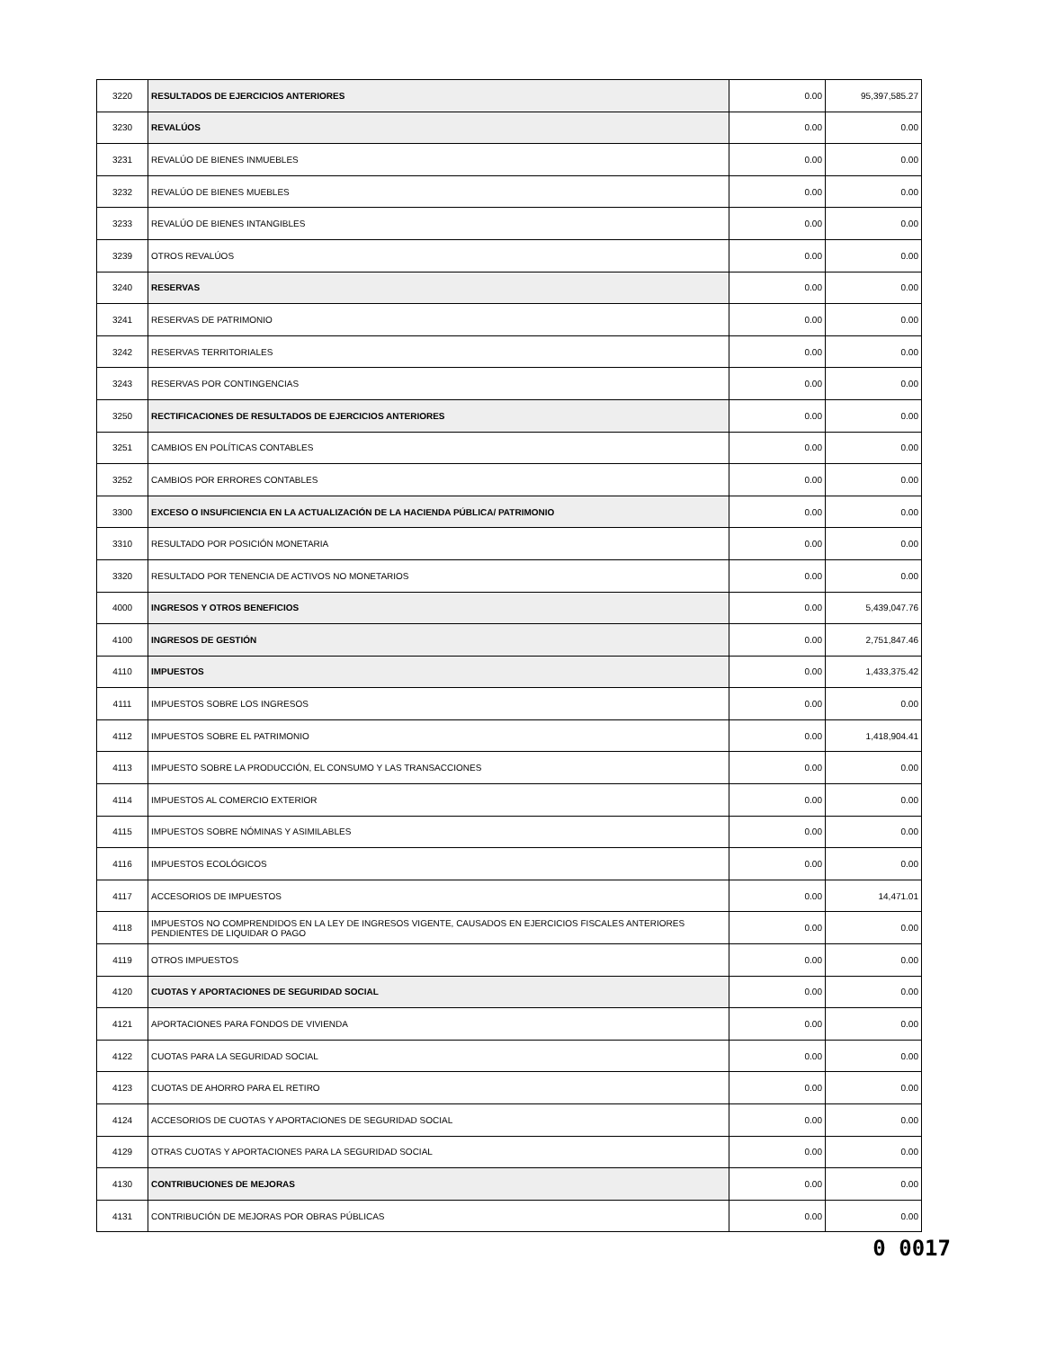| 3220 | RESULTADOS DE EJERCICIOS ANTERIORES | 0.00 | 95,397,585.27 |
| 3230 | REVALÚOS | 0.00 | 0.00 |
| 3231 | REVALÚO DE BIENES INMUEBLES | 0.00 | 0.00 |
| 3232 | REVALÚO DE BIENES MUEBLES | 0.00 | 0.00 |
| 3233 | REVALÚO DE BIENES INTANGIBLES | 0.00 | 0.00 |
| 3239 | OTROS REVALÚOS | 0.00 | 0.00 |
| 3240 | RESERVAS | 0.00 | 0.00 |
| 3241 | RESERVAS DE PATRIMONIO | 0.00 | 0.00 |
| 3242 | RESERVAS TERRITORIALES | 0.00 | 0.00 |
| 3243 | RESERVAS POR CONTINGENCIAS | 0.00 | 0.00 |
| 3250 | RECTIFICACIONES DE RESULTADOS DE EJERCICIOS ANTERIORES | 0.00 | 0.00 |
| 3251 | CAMBIOS EN POLÍTICAS CONTABLES | 0.00 | 0.00 |
| 3252 | CAMBIOS POR ERRORES CONTABLES | 0.00 | 0.00 |
| 3300 | EXCESO O INSUFICIENCIA EN LA ACTUALIZACIÓN DE LA HACIENDA PÚBLICA/ PATRIMONIO | 0.00 | 0.00 |
| 3310 | RESULTADO POR POSICIÓN MONETARIA | 0.00 | 0.00 |
| 3320 | RESULTADO POR TENENCIA DE ACTIVOS NO MONETARIOS | 0.00 | 0.00 |
| 4000 | INGRESOS Y OTROS BENEFICIOS | 0.00 | 5,439,047.76 |
| 4100 | INGRESOS DE GESTIÓN | 0.00 | 2,751,847.46 |
| 4110 | IMPUESTOS | 0.00 | 1,433,375.42 |
| 4111 | IMPUESTOS SOBRE LOS INGRESOS | 0.00 | 0.00 |
| 4112 | IMPUESTOS SOBRE EL PATRIMONIO | 0.00 | 1,418,904.41 |
| 4113 | IMPUESTO SOBRE LA PRODUCCIÓN, EL CONSUMO Y LAS TRANSACCIONES | 0.00 | 0.00 |
| 4114 | IMPUESTOS AL COMERCIO EXTERIOR | 0.00 | 0.00 |
| 4115 | IMPUESTOS SOBRE NÓMINAS Y ASIMILABLES | 0.00 | 0.00 |
| 4116 | IMPUESTOS ECOLÓGICOS | 0.00 | 0.00 |
| 4117 | ACCESORIOS DE IMPUESTOS | 0.00 | 14,471.01 |
| 4118 | IMPUESTOS NO COMPRENDIDOS EN LA LEY DE INGRESOS VIGENTE, CAUSADOS EN EJERCICIOS FISCALES ANTERIORES PENDIENTES DE LIQUIDAR O PAGO | 0.00 | 0.00 |
| 4119 | OTROS IMPUESTOS | 0.00 | 0.00 |
| 4120 | CUOTAS Y APORTACIONES DE SEGURIDAD SOCIAL | 0.00 | 0.00 |
| 4121 | APORTACIONES PARA FONDOS DE VIVIENDA | 0.00 | 0.00 |
| 4122 | CUOTAS PARA LA SEGURIDAD SOCIAL | 0.00 | 0.00 |
| 4123 | CUOTAS DE AHORRO PARA EL RETIRO | 0.00 | 0.00 |
| 4124 | ACCESORIOS DE CUOTAS Y APORTACIONES DE SEGURIDAD SOCIAL | 0.00 | 0.00 |
| 4129 | OTRAS CUOTAS Y APORTACIONES PARA LA SEGURIDAD SOCIAL | 0.00 | 0.00 |
| 4130 | CONTRIBUCIONES DE MEJORAS | 0.00 | 0.00 |
| 4131 | CONTRIBUCIÓN DE MEJORAS POR OBRAS PÚBLICAS | 0.00 | 0.00 |
0 0017